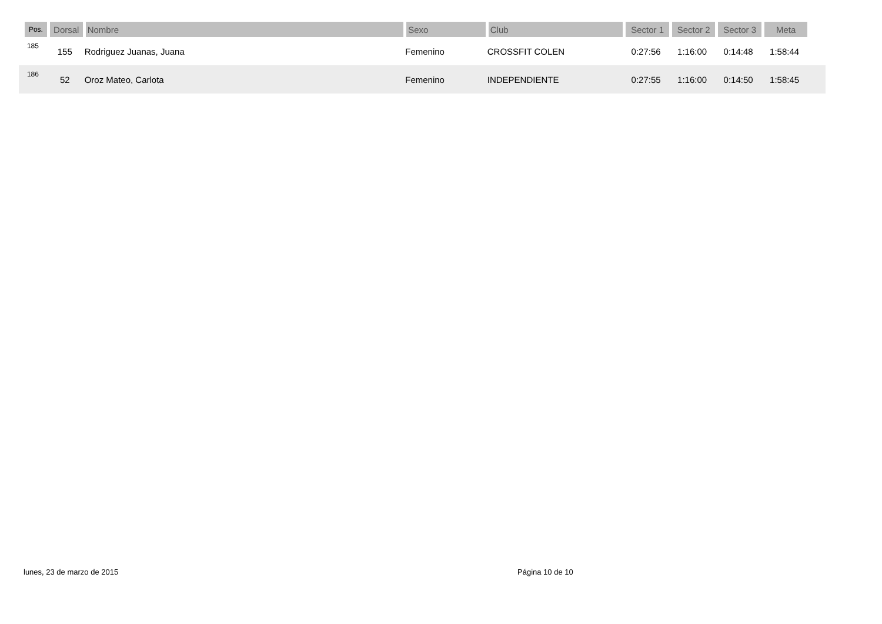| Pos. | Dorsal | Nombre | Sexo | Club | Sector 1 | Sector 2 | Sector 3 | Meta | |
| --- | --- | --- | --- | --- | --- | --- | --- | --- | --- |
| 185 | 155 | Rodriguez Juanas, Juana | Femenino | CROSSFIT COLEN | 0:27:56 | 1:16:00 | 0:14:48 | 1:58:44 | |
| 186 | 52 | Oroz Mateo, Carlota | Femenino | INDEPENDIENTE | 0:27:55 | 1:16:00 | 0:14:50 | 1:58:45 | |
lunes, 23 de marzo de 2015 Página 10 de 10